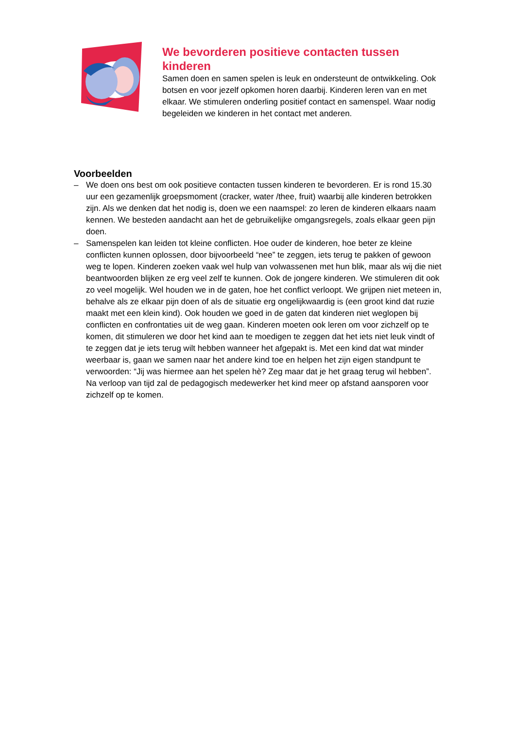We bevorderen positieve contacten tussen kinderen
Samen doen en samen spelen is leuk en ondersteunt de ontwikkeling. Ook botsen en voor jezelf opkomen horen daarbij. Kinderen leren van en met elkaar. We stimuleren onderling positief contact en samenspel. Waar nodig begeleiden we kinderen in het contact met anderen.
Voorbeelden
– We doen ons best om ook positieve contacten tussen kinderen te bevorderen. Er is rond 15.30 uur een gezamenlijk groepsmoment (cracker, water /thee, fruit) waarbij alle kinderen betrokken zijn. Als we denken dat het nodig is, doen we een naamspel: zo leren de kinderen elkaars naam kennen. We besteden aandacht aan het de gebruikelijke omgangsregels, zoals elkaar geen pijn doen.
– Samenspelen kan leiden tot kleine conflicten. Hoe ouder de kinderen, hoe beter ze kleine conflicten kunnen oplossen, door bijvoorbeeld “nee” te zeggen, iets terug te pakken of gewoon weg te lopen. Kinderen zoeken vaak wel hulp van volwassenen met hun blik, maar als wij die niet beantwoorden blijken ze erg veel zelf te kunnen. Ook de jongere kinderen. We stimuleren dit ook zo veel mogelijk. Wel houden we in de gaten, hoe het conflict verloopt. We grijpen niet meteen in, behalve als ze elkaar pijn doen of als de situatie erg ongelijkwaardig is (een groot kind dat ruzie maakt met een klein kind). Ook houden we goed in de gaten dat kinderen niet weglopen bij conflicten en confrontaties uit de weg gaan. Kinderen moeten ook leren om voor zichzelf op te komen, dit stimuleren we door het kind aan te moedigen te zeggen dat het iets niet leuk vindt of te zeggen dat je iets terug wilt hebben wanneer het afgepakt is. Met een kind dat wat minder weerbaar is, gaan we samen naar het andere kind toe en helpen het zijn eigen standpunt te verwoorden: “Jij was hiermee aan het spelen hè? Zeg maar dat je het graag terug wil hebben”. Na verloop van tijd zal de pedagogisch medewerker het kind meer op afstand aansporen voor zichzelf op te komen.